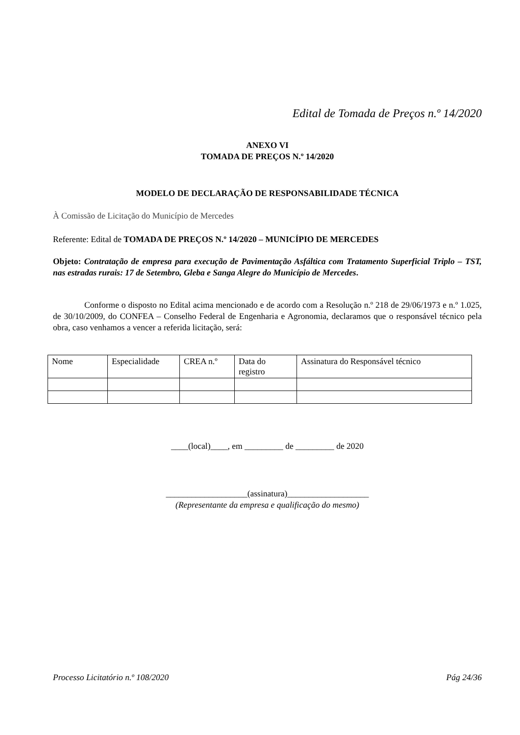Edital de Tomada de Preços n.º 14/2020
ANEXO VI
TOMADA DE PREÇOS N.º 14/2020
MODELO DE DECLARAÇÃO DE RESPONSABILIDADE TÉCNICA
À Comissão de Licitação do Município de Mercedes
Referente: Edital de TOMADA DE PREÇOS N.º 14/2020 – MUNICÍPIO DE MERCEDES
Objeto: Contratação de empresa para execução de Pavimentação Asfáltica com Tratamento Superficial Triplo – TST, nas estradas rurais: 17 de Setembro, Gleba e Sanga Alegre do Município de Mercedes.
Conforme o disposto no Edital acima mencionado e de acordo com a Resolução n.º 218 de 29/06/1973 e n.º 1.025, de 30/10/2009, do CONFEA – Conselho Federal de Engenharia e Agronomia, declaramos que o responsável técnico pela obra, caso venhamos a vencer a referida licitação, será:
| Nome | Especialidade | CREA n.º | Data do registro | Assinatura do Responsável técnico |
____(local)____, em _________ de _________ de 2020
___________________(assinatura)___________________
(Representante da empresa e qualificação do mesmo)
Processo Licitatório n.º 108/2020 Pág 24/36